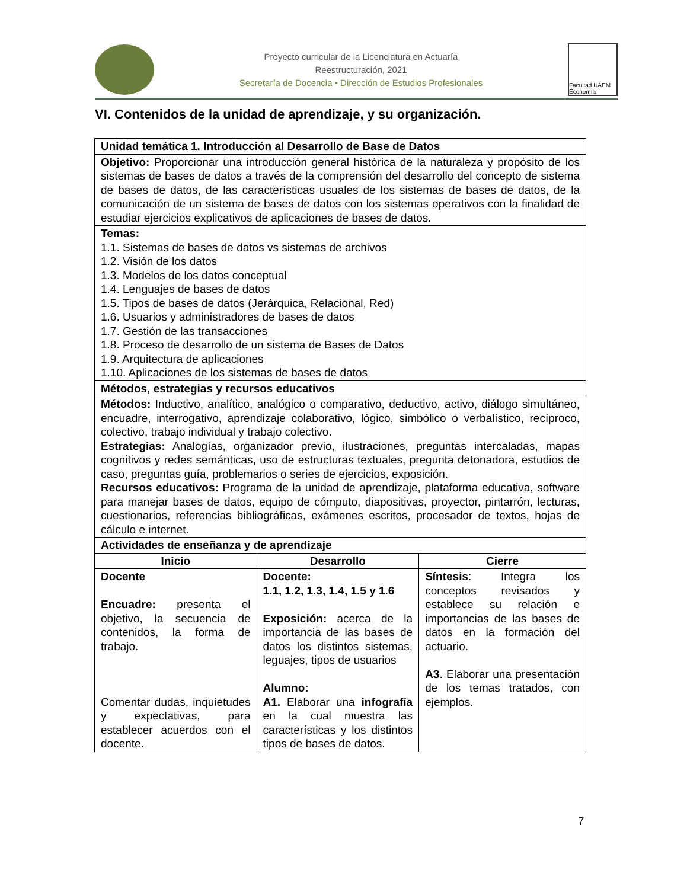Proyecto curricular de la Licenciatura en Actuaría
Reestructuración, 2021
Secretaría de Docencia • Dirección de Estudios Profesionales
Facultad UAEM Economía
VI. Contenidos de la unidad de aprendizaje, y su organización.
| Unidad temática 1. Introducción al Desarrollo de Base de Datos | | |
| Objetivo: Proporcionar una introducción general histórica de la naturaleza y propósito de los sistemas de bases de datos a través de la comprensión del desarrollo del concepto de sistema de bases de datos, de las características usuales de los sistemas de bases de datos, de la comunicación de un sistema de bases de datos con los sistemas operativos con la finalidad de estudiar ejercicios explicativos de aplicaciones de bases de datos. | | |
| Temas: 1.1. Sistemas de bases de datos vs sistemas de archivos 1.2. Visión de los datos 1.3. Modelos de los datos conceptual 1.4. Lenguajes de bases de datos 1.5. Tipos de bases de datos (Jerárquica, Relacional, Red) 1.6. Usuarios y administradores de bases de datos 1.7. Gestión de las transacciones 1.8. Proceso de desarrollo de un sistema de Bases de Datos 1.9. Arquitectura de aplicaciones 1.10. Aplicaciones de los sistemas de bases de datos | | |
| Métodos, estrategias y recursos educativos | | |
| Métodos: Inductivo, analítico, analógico o comparativo, deductivo, activo, diálogo simultáneo, encuadre, interrogativo, aprendizaje colaborativo, lógico, simbólico o verbalístico, recíproco, colectivo, trabajo individual y trabajo colectivo. Estrategias: Analogías, organizador previo, ilustraciones, preguntas intercaladas, mapas cognitivos y redes semánticas, uso de estructuras textuales, pregunta detonadora, estudios de caso, preguntas guía, problemarios o series de ejercicios, exposición. Recursos educativos: Programa de la unidad de aprendizaje, plataforma educativa, software para manejar bases de datos, equipo de cómputo, diapositivas, proyector, pintarrón, lecturas, cuestionarios, referencias bibliográficas, exámenes escritos, procesador de textos, hojas de cálculo e internet. | | |
| Actividades de enseñanza y de aprendizaje | | |
| Inicio | Desarrollo | Cierre |
| Docente Encuadre: presenta el objetivo, la secuencia de contenidos, la forma de trabajo. Comentar dudas, inquietudes y expectativas, para establecer acuerdos con el docente. | Docente: 1.1, 1.2, 1.3, 1.4, 1.5 y 1.6 Exposición: acerca de la importancia de las bases de datos los distintos sistemas, leguajes, tipos de usuarios Alumno: A1. Elaborar una infografía en la cual muestra las características y los distintos tipos de bases de datos. | Síntesis : Integra los conceptos revisados y establece su relación e importancias de las bases de datos en la formación del actuario. A3 . Elaborar una presentación de los temas tratados, con ejemplos. |
7